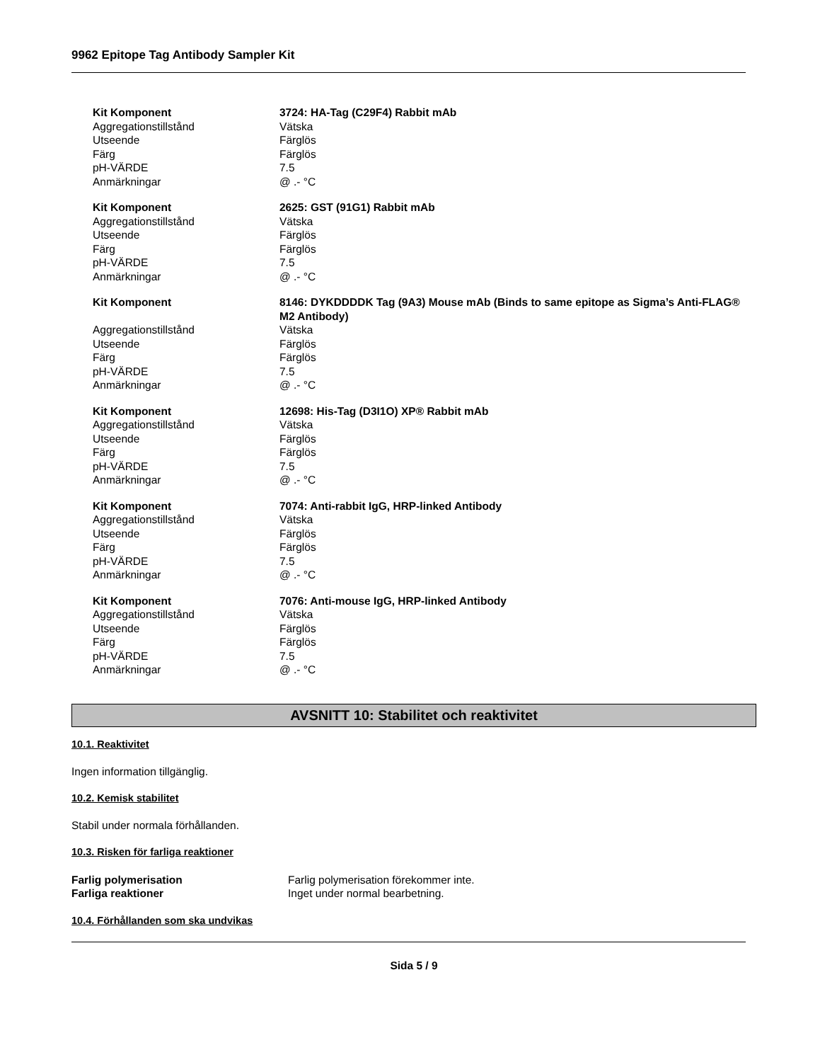9962 Epitope Tag Antibody Sampler Kit
Kit Komponent 3724: HA-Tag (C29F4) Rabbit mAb
Aggregationstillstånd Vätska
Utseende Färglös
Färg Färglös
pH-VÄRDE 7.5
Anmärkningar @ .- °C
Kit Komponent 2625: GST (91G1) Rabbit mAb
Aggregationstillstånd Vätska
Utseende Färglös
Färg Färglös
pH-VÄRDE 7.5
Anmärkningar @ .- °C
Kit Komponent 8146: DYKDDDDK Tag (9A3) Mouse mAb (Binds to same epitope as Sigma’s Anti-FLAG® M2 Antibody)
Aggregationstillstånd Vätska
Utseende Färglös
Färg Färglös
pH-VÄRDE 7.5
Anmärkningar @ .- °C
Kit Komponent 12698: His-Tag (D3I1O) XP® Rabbit mAb
Aggregationstillstånd Vätska
Utseende Färglös
Färg Färglös
pH-VÄRDE 7.5
Anmärkningar @ .- °C
Kit Komponent 7074: Anti-rabbit IgG, HRP-linked Antibody
Aggregationstillstånd Vätska
Utseende Färglös
Färg Färglös
pH-VÄRDE 7.5
Anmärkningar @ .- °C
Kit Komponent 7076: Anti-mouse IgG, HRP-linked Antibody
Aggregationstillstånd Vätska
Utseende Färglös
Färg Färglös
pH-VÄRDE 7.5
Anmärkningar @ .- °C
AVSNITT 10: Stabilitet och reaktivitet
10.1. Reaktivitet
Ingen information tillgänglig.
10.2. Kemisk stabilitet
Stabil under normala förhållanden.
10.3. Risken för farliga reaktioner
Farlig polymerisation Farlig polymerisation förekommer inte.
Farliga reaktioner Inget under normal bearbetning.
10.4. Förhållanden som ska undvikas
Sida 5 / 9